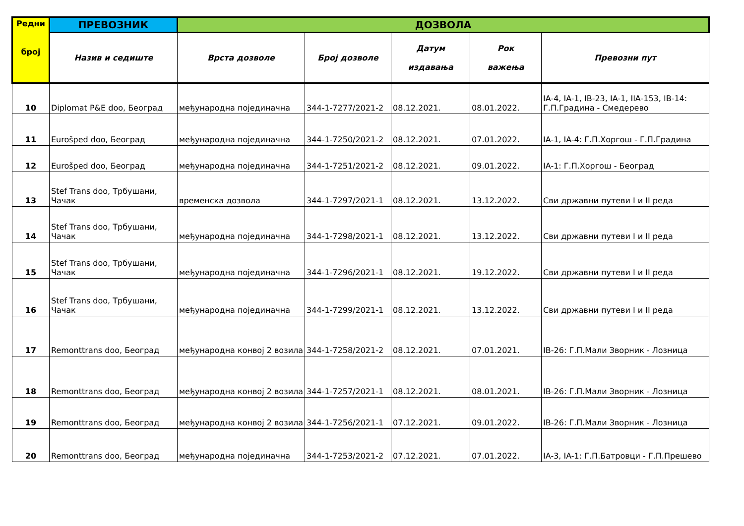| Редни број | ПРЕВОЗНИК | ДОЗВОЛА | | | | |
| --- | --- | --- | --- | --- | --- | --- |
| | Назив и седиште | Врста дозволе | Број дозволе | Датум издавања | Рок важења | Превозни пут |
| 10 | Diplomat P&E doo, Београд | међународна појединачна | 344-1-7277/2021-2 | 08.12.2021. | 08.01.2022. | IA-4, IA-1, IB-23, IA-1, IIA-153, IB-14: Г.П.Градина - Смедерево |
| 11 | Eurošped doo, Београд | међународна појединачна | 344-1-7250/2021-2 | 08.12.2021. | 07.01.2022. | IA-1, IA-4: Г.П.Хоргош - Г.П.Градина |
| 12 | Eurošped doo, Београд | међународна појединачна | 344-1-7251/2021-2 | 08.12.2021. | 09.01.2022. | IA-1: Г.П.Хоргош - Београд |
| 13 | Stef Trans doo, Трбушани, Чачак | временска дозвола | 344-1-7297/2021-1 | 08.12.2021. | 13.12.2022. | Сви државни путеви I и II реда |
| 14 | Stef Trans doo, Трбушани, Чачак | међународна појединачна | 344-1-7298/2021-1 | 08.12.2021. | 13.12.2022. | Сви државни путеви I и II реда |
| 15 | Stef Trans doo, Трбушани, Чачак | међународна појединачна | 344-1-7296/2021-1 | 08.12.2021. | 19.12.2022. | Сви државни путеви I и II реда |
| 16 | Stef Trans doo, Трбушани, Чачак | међународна појединачна | 344-1-7299/2021-1 | 08.12.2021. | 13.12.2022. | Сви државни путеви I и II реда |
| 17 | Remonttrans doo, Београд | међународна конвој 2 возила | 344-1-7258/2021-2 | 08.12.2021. | 07.01.2021. | IB-26: Г.П.Мали Зворник - Лозница |
| 18 | Remonttrans doo, Београд | међународна конвој 2 возила | 344-1-7257/2021-1 | 08.12.2021. | 08.01.2021. | IB-26: Г.П.Мали Зворник - Лозница |
| 19 | Remonttrans doo, Београд | међународна конвој 2 возила | 344-1-7256/2021-1 | 07.12.2021. | 09.01.2022. | IB-26: Г.П.Мали Зворник - Лозница |
| 20 | Remonttrans doo, Београд | међународна појединачна | 344-1-7253/2021-2 | 07.12.2021. | 07.01.2022. | IA-3, IA-1: Г.П.Батровци - Г.П.Прешево |